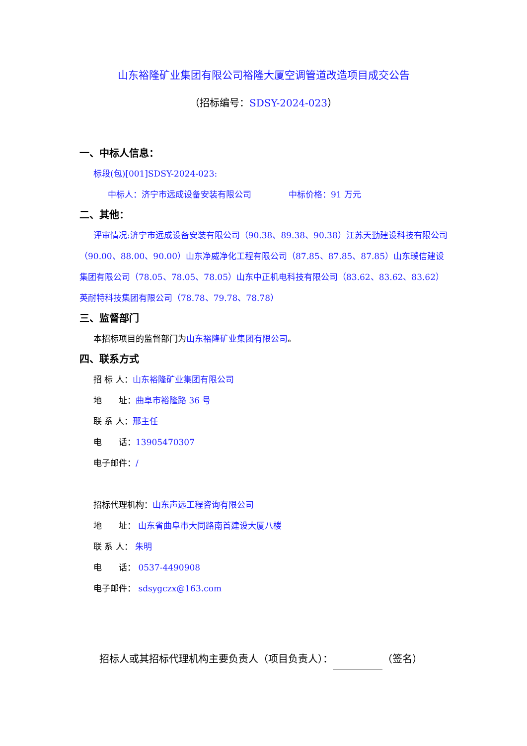山东裕隆矿业集团有限公司裕隆大厦空调管道改造项目成交公告
（招标编号：SDSY-2024-023）
一、中标人信息：
标段(包)[001]SDSY-2024-023:
中标人：济宁市远成设备安装有限公司 中标价格：91 万元
二、其他：
评审情况:济宁市远成设备安装有限公司（90.38、89.38、90.38）江苏天勤建设科技有限公司（90.00、88.00、90.00）山东净威净化工程有限公司（87.85、87.85、87.85）山东璞信建设集团有限公司（78.05、78.05、78.05）山东中正机电科技有限公司（83.62、83.62、83.62）英耐特科技集团有限公司（78.78、79.78、78.78）
三、监督部门
本招标项目的监督部门为山东裕隆矿业集团有限公司。
四、联系方式
招 标 人：山东裕隆矿业集团有限公司
地　　址：曲阜市裕隆路 36 号
联 系 人：邢主任
电　　话：13905470307
电子邮件：/
招标代理机构：山东声远工程咨询有限公司
地　　址： 山东省曲阜市大同路南首建设大厦八楼
联 系 人： 朱明
电　　话： 0537-4490908
电子邮件： sdsygczx@163.com
招标人或其招标代理机构主要负责人（项目负责人）： （签名）